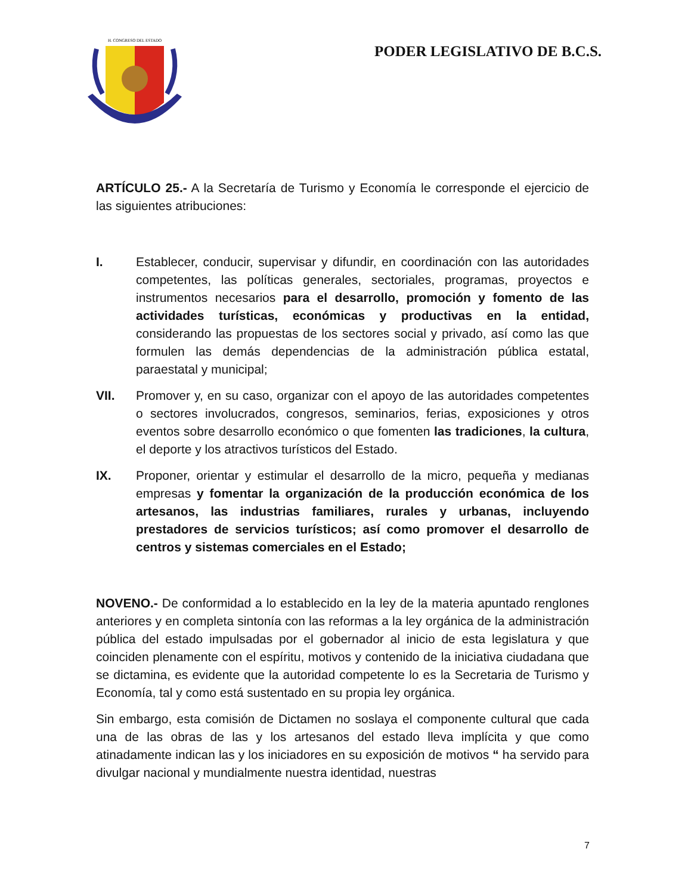H. CONGRESO DEL ESTADO
PODER LEGISLATIVO DE B.C.S.
ARTÍCULO 25.- A la Secretaría de Turismo y Economía le corresponde el ejercicio de las siguientes atribuciones:
I. Establecer, conducir, supervisar y difundir, en coordinación con las autoridades competentes, las políticas generales, sectoriales, programas, proyectos e instrumentos necesarios para el desarrollo, promoción y fomento de las actividades turísticas, económicas y productivas en la entidad, considerando las propuestas de los sectores social y privado, así como las que formulen las demás dependencias de la administración pública estatal, paraestatal y municipal;
VII. Promover y, en su caso, organizar con el apoyo de las autoridades competentes o sectores involucrados, congresos, seminarios, ferias, exposiciones y otros eventos sobre desarrollo económico o que fomenten las tradiciones, la cultura, el deporte y los atractivos turísticos del Estado.
IX. Proponer, orientar y estimular el desarrollo de la micro, pequeña y medianas empresas y fomentar la organización de la producción económica de los artesanos, las industrias familiares, rurales y urbanas, incluyendo prestadores de servicios turísticos; así como promover el desarrollo de centros y sistemas comerciales en el Estado;
NOVENO.- De conformidad a lo establecido en la ley de la materia apuntado renglones anteriores y en completa sintonía con las reformas a la ley orgánica de la administración pública del estado impulsadas por el gobernador al inicio de esta legislatura y que coinciden plenamente con el espíritu, motivos y contenido de la iniciativa ciudadana que se dictamina, es evidente que la autoridad competente lo es la Secretaria de Turismo y Economía, tal y como está sustentado en su propia ley orgánica.
Sin embargo, esta comisión de Dictamen no soslaya el componente cultural que cada una de las obras de las y los artesanos del estado lleva implícita y que como atinadamente indican las y los iniciadores en su exposición de motivos “ ha servido para divulgar nacional y mundialmente nuestra identidad, nuestras
7